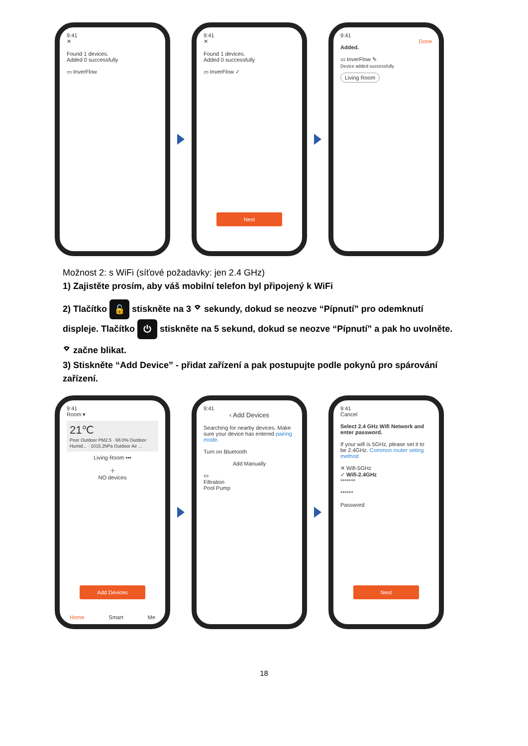9:41
✕
Found 1 devices.
Added 0 successfully
▭ InverFlow
9:41
✕
Found 1 devices.
Added 0 successfully
▭ InverFlow ✓
Next
9:41
Done
Added.
▭ InverFlow ✎
Device added successfully
Living Room
Možnost 2: s WiFi (síťové požadavky: jen 2.4 GHz)
1) Zajistěte prosím, aby váš mobilní telefon byl připojený k WiFi
2) Tlačítko 🔓 stiskněte na 3 ⌔ sekundy, dokud se neozve “Pípnutí” pro odemknutí displeje. Tlačítko ⏻ stiskněte na 5 sekund, dokud se neozve “Pípnutí” a pak ho uvolněte. ⌔ začne blikat.
3) Stiskněte “Add Device” - přidat zařízení a pak postupujte podle pokynů pro spárování zařízení.
9:41
Room ▾
21℃
Poor Outdoor PM2.5 · 68.0% Outdoor Humid... · 1015.2hPa Outdoor Air ...
Living Room •••
＋
NO devices
Add Devices
Home Smart Me
9:41
‹ Add Devices
Searching for nearby devices. Make sure your device has entered pairing mode.
Turn on Bluetooth
Add Manually
▭
Filtration
Pool Pump
9:41
Cancel
Select 2.4 GHz Wifi Network and enter password.
If your wifi is 5GHz, please set it to be 2.4GHz. Common router seting method
✕ Wifi-5GHz
✓ Wifi-2.4GHz
*******
******
Password
Next
18